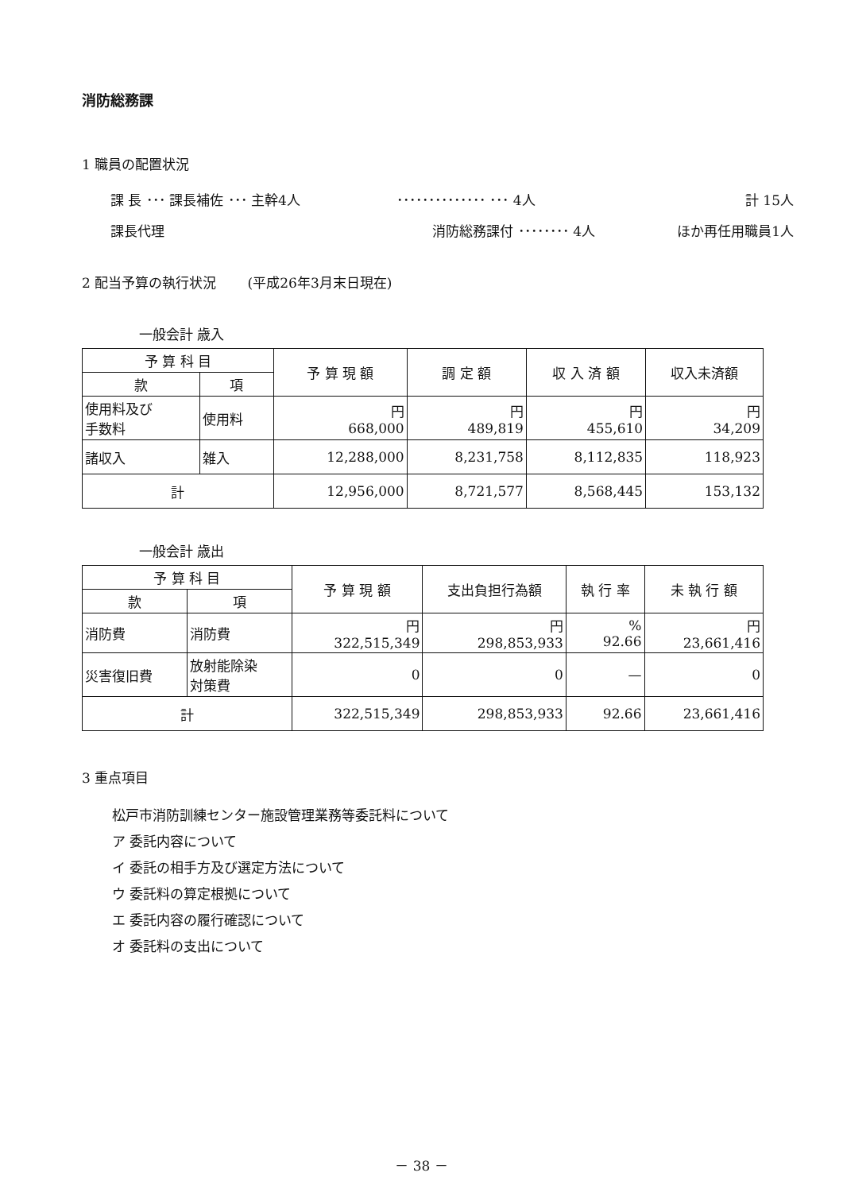消防総務課
1 職員の配置状況
課 長 ･･･ 課長補佐 ･･･ 主幹4人
･･････････････ ･･･ 4人
計 15人
課長代理
消防総務課付 ････････ 4人
ほか再任用職員1人
2 配当予算の執行状況 　　(平成26年3月末日現在)
一般会計 歳入
| 予 算 科 目 | | 予 算 現 額 | 調 定 額 | 収 入 済 額 | 収入未済額 |
| --- | --- | --- | --- | --- | --- |
| 款 | 項 | | | | |
| 使用料及び 手数料 | 使用料 | 円 668,000 | 円 489,819 | 円 455,610 | 円 34,209 |
| 諸収入 | 雑入 | 12,288,000 | 8,231,758 | 8,112,835 | 118,923 |
| 計 | | 12,956,000 | 8,721,577 | 8,568,445 | 153,132 |
一般会計 歳出
| 予 算 科 目 | | 予 算 現 額 | 支出負担行為額 | 執 行 率 | 未 執 行 額 |
| --- | --- | --- | --- | --- | --- |
| 款 | 項 | | | | |
| 消防費 | 消防費 | 円 322,515,349 | 円 298,853,933 | % 92.66 | 円 23,661,416 |
| 災害復旧費 | 放射能除染 対策費 | 0 | 0 | — | 0 |
| 計 | | 322,515,349 | 298,853,933 | 92.66 | 23,661,416 |
3 重点項目
松戸市消防訓練センター施設管理業務等委託料について
ア 委託内容について
イ 委託の相手方及び選定方法について
ウ 委託料の算定根拠について
エ 委託内容の履行確認について
オ 委託料の支出について
－ 38 －